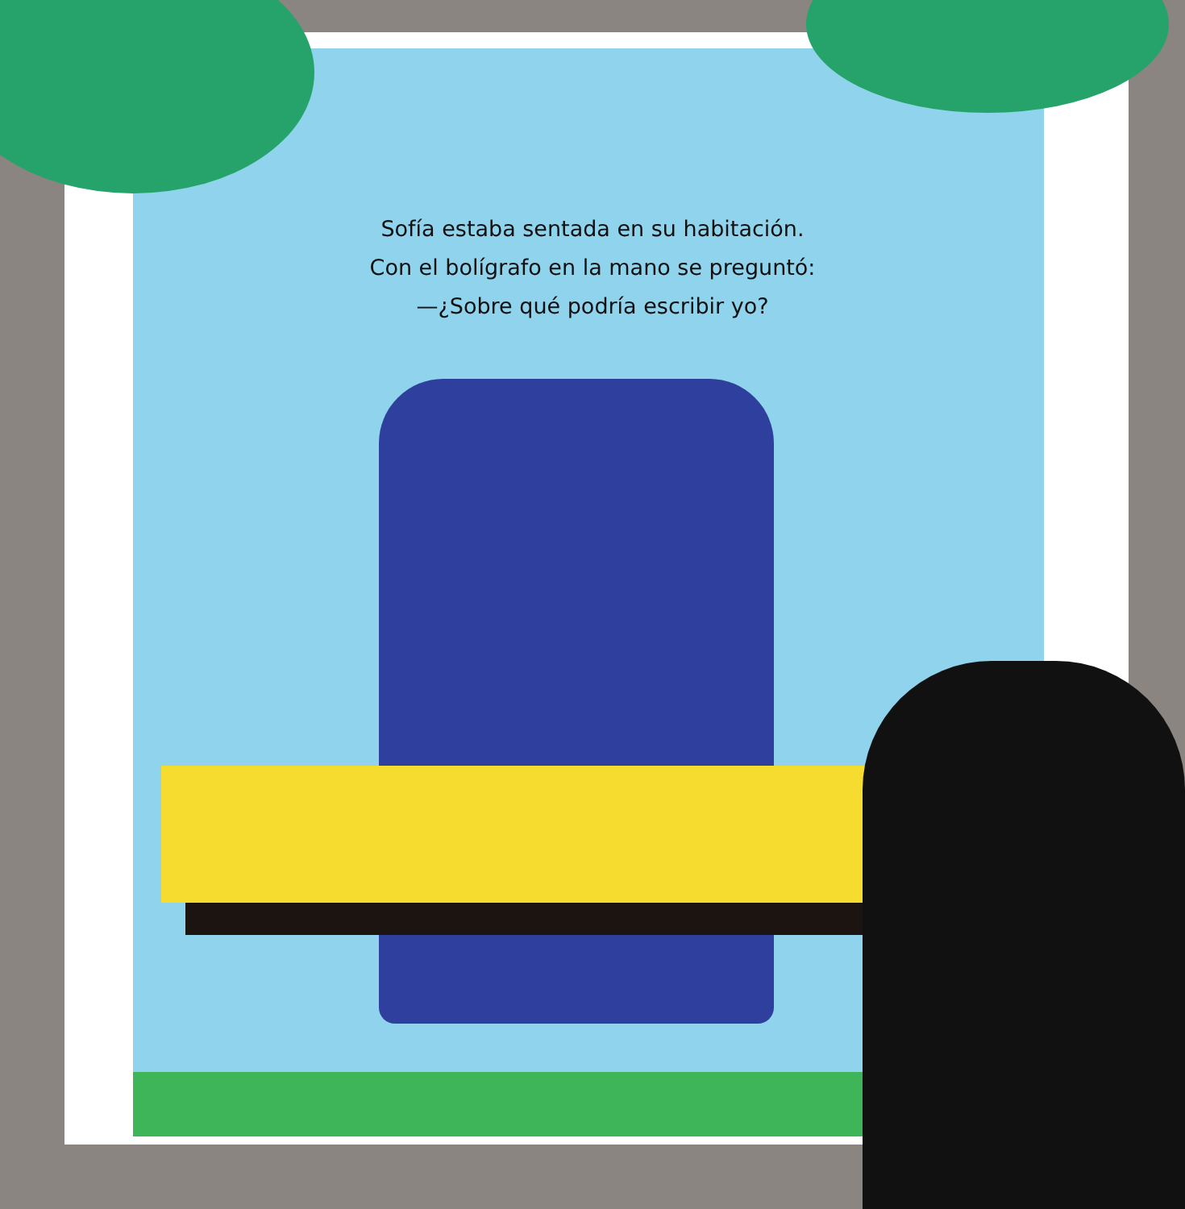Sofía estaba sentada en su habitación.
Con el bolígrafo en la mano se preguntó:
—¿Sobre qué podría escribir yo?